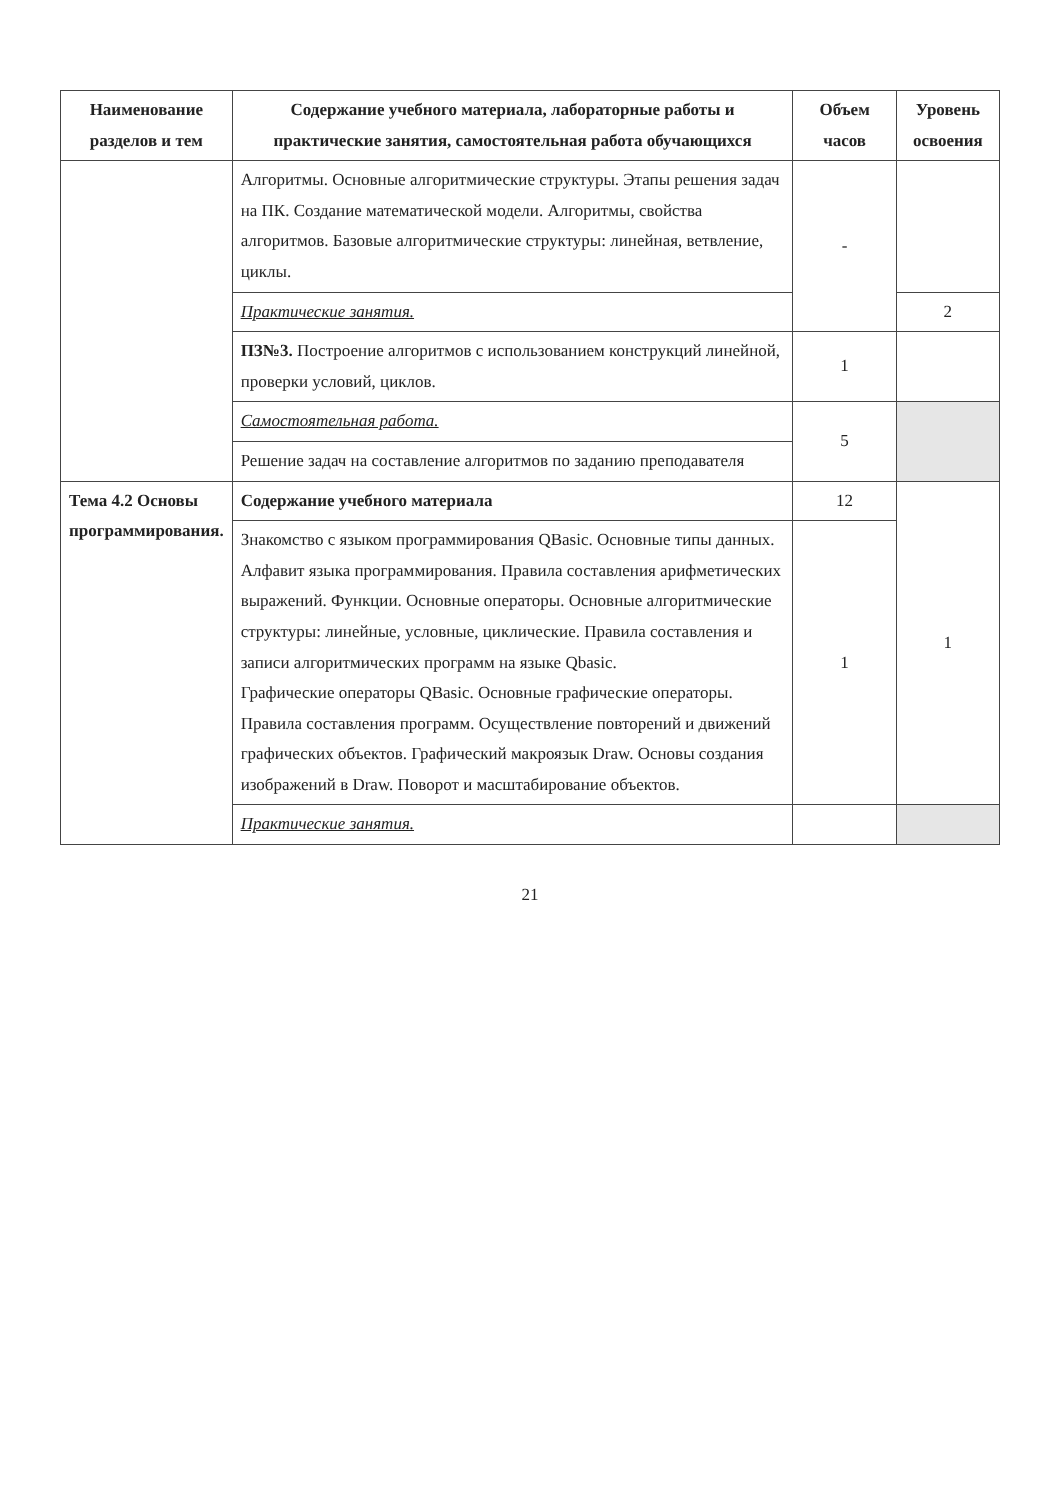| Наименование разделов и тем | Содержание учебного материала, лабораторные работы и практические занятия, самостоятельная работа обучающихся | Объем часов | Уровень освоения |
| --- | --- | --- | --- |
| | Алгоритмы. Основные алгоритмические структуры. Этапы решения задач на ПК. Создание математической модели. Алгоритмы, свойства алгоритмов. Базовые алгоритмические структуры: линейная, ветвление, циклы. | - | |
| | Практические занятия. | | 2 |
| | ПЗ№3. Построение алгоритмов с использованием конструкций линейной, проверки условий, циклов. | 1 | |
| | Самостоятельная работа. | 5 | |
| | Решение задач на составление алгоритмов по заданию преподавателя | | |
| Тема 4.2 Основы программирования. | Содержание учебного материала | 12 | 1 |
| | Знакомство с языком программирования QBasic. Основные типы данных. Алфавит языка программирования. Правила составления арифметических выражений. Функции. Основные операторы. Основные алгоритмические структуры: линейные, условные, циклические. Правила составления и записи алгоритмических программ на языке Qbasic. Графические операторы QBasic. Основные графические операторы. Правила составления программ. Осуществление повторений и движений графических объектов. Графический макроязык Draw. Основы создания изображений в Draw. Поворот и масштабирование объектов. | 1 | |
| | Практические занятия. | | |
21